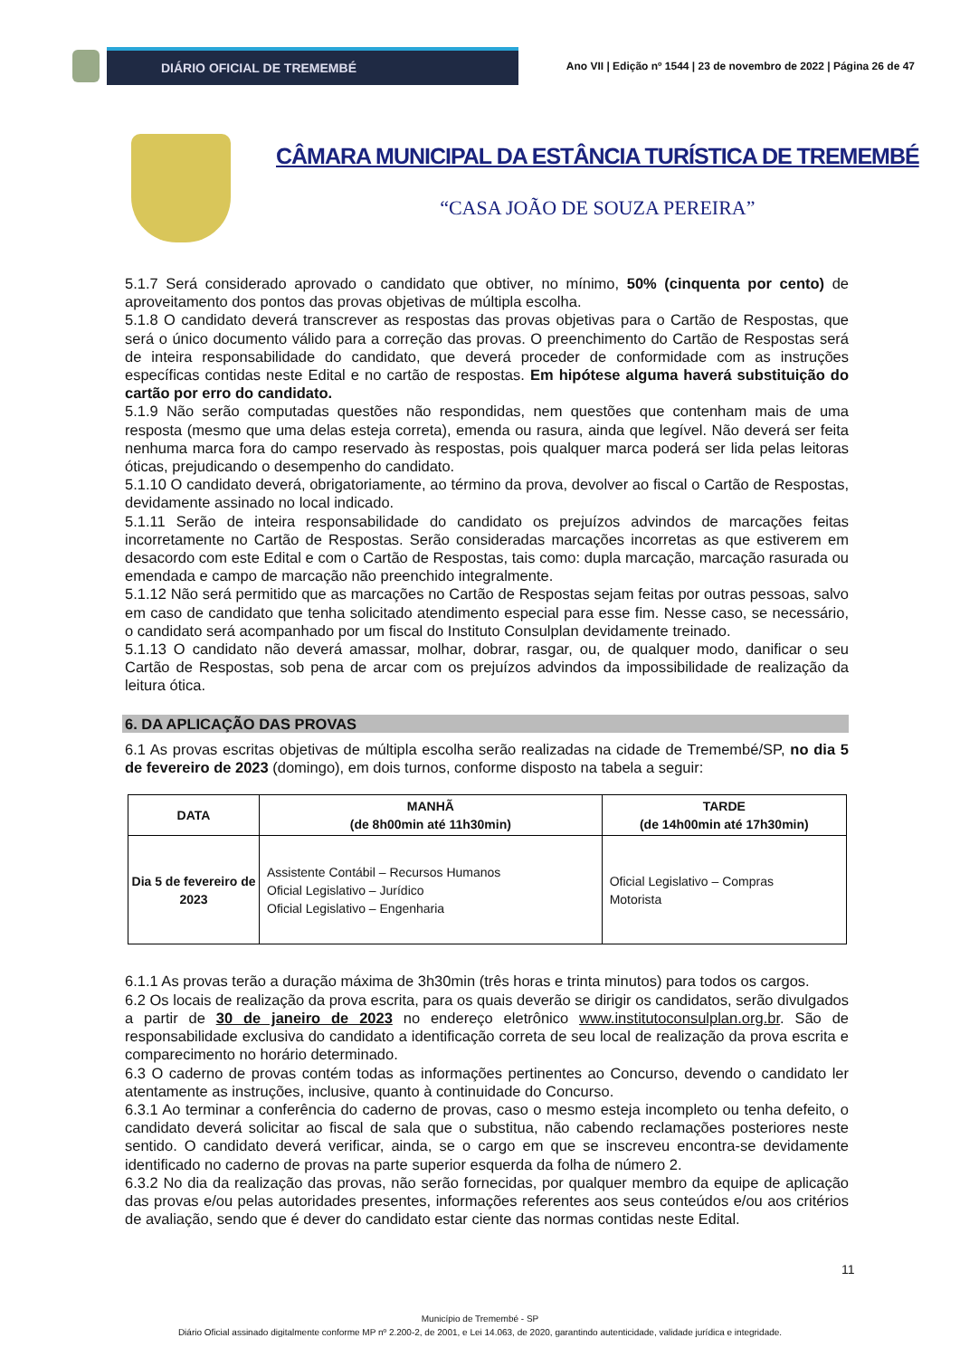DIÁRIO OFICIAL DE TREMEMBÉ
Ano VII | Edição nº 1544 | 23 de novembro de 2022 | Página 26 de 47
CÂMARA MUNICIPAL DA ESTÂNCIA TURÍSTICA DE TREMEMBÉ
“CASA JOÃO DE SOUZA PEREIRA”
5.1.7 Será considerado aprovado o candidato que obtiver, no mínimo, 50% (cinquenta por cento) de aproveitamento dos pontos das provas objetivas de múltipla escolha.
5.1.8 O candidato deverá transcrever as respostas das provas objetivas para o Cartão de Respostas, que será o único documento válido para a correção das provas. O preenchimento do Cartão de Respostas será de inteira responsabilidade do candidato, que deverá proceder de conformidade com as instruções específicas contidas neste Edital e no cartão de respostas. Em hipótese alguma haverá substituição do cartão por erro do candidato.
5.1.9 Não serão computadas questões não respondidas, nem questões que contenham mais de uma resposta (mesmo que uma delas esteja correta), emenda ou rasura, ainda que legível. Não deverá ser feita nenhuma marca fora do campo reservado às respostas, pois qualquer marca poderá ser lida pelas leitoras óticas, prejudicando o desempenho do candidato.
5.1.10 O candidato deverá, obrigatoriamente, ao término da prova, devolver ao fiscal o Cartão de Respostas, devidamente assinado no local indicado.
5.1.11 Serão de inteira responsabilidade do candidato os prejuízos advindos de marcações feitas incorretamente no Cartão de Respostas. Serão consideradas marcações incorretas as que estiverem em desacordo com este Edital e com o Cartão de Respostas, tais como: dupla marcação, marcação rasurada ou emendada e campo de marcação não preenchido integralmente.
5.1.12 Não será permitido que as marcações no Cartão de Respostas sejam feitas por outras pessoas, salvo em caso de candidato que tenha solicitado atendimento especial para esse fim. Nesse caso, se necessário, o candidato será acompanhado por um fiscal do Instituto Consulplan devidamente treinado.
5.1.13 O candidato não deverá amassar, molhar, dobrar, rasgar, ou, de qualquer modo, danificar o seu Cartão de Respostas, sob pena de arcar com os prejuízos advindos da impossibilidade de realização da leitura ótica.
6. DA APLICAÇÃO DAS PROVAS
6.1 As provas escritas objetivas de múltipla escolha serão realizadas na cidade de Tremembé/SP, no dia 5 de fevereiro de 2023 (domingo), em dois turnos, conforme disposto na tabela a seguir:
| DATA | MANHÃ (de 8h00min até 11h30min) | TARDE (de 14h00min até 17h30min) |
| --- | --- | --- |
| Dia 5 de fevereiro de 2023 | Assistente Contábil – Recursos Humanos Oficial Legislativo – Jurídico Oficial Legislativo – Engenharia | Oficial Legislativo – Compras Motorista |
6.1.1 As provas terão a duração máxima de 3h30min (três horas e trinta minutos) para todos os cargos.
6.2 Os locais de realização da prova escrita, para os quais deverão se dirigir os candidatos, serão divulgados a partir de 30 de janeiro de 2023 no endereço eletrônico www.institutoconsulplan.org.br. São de responsabilidade exclusiva do candidato a identificação correta de seu local de realização da prova escrita e comparecimento no horário determinado.
6.3 O caderno de provas contém todas as informações pertinentes ao Concurso, devendo o candidato ler atentamente as instruções, inclusive, quanto à continuidade do Concurso.
6.3.1 Ao terminar a conferência do caderno de provas, caso o mesmo esteja incompleto ou tenha defeito, o candidato deverá solicitar ao fiscal de sala que o substitua, não cabendo reclamações posteriores neste sentido. O candidato deverá verificar, ainda, se o cargo em que se inscreveu encontra-se devidamente identificado no caderno de provas na parte superior esquerda da folha de número 2.
6.3.2 No dia da realização das provas, não serão fornecidas, por qualquer membro da equipe de aplicação das provas e/ou pelas autoridades presentes, informações referentes aos seus conteúdos e/ou aos critérios de avaliação, sendo que é dever do candidato estar ciente das normas contidas neste Edital.
11
Município de Tremembé - SP
Diário Oficial assinado digitalmente conforme MP nº 2.200-2, de 2001, e Lei 14.063, de 2020, garantindo autenticidade, validade jurídica e integridade.